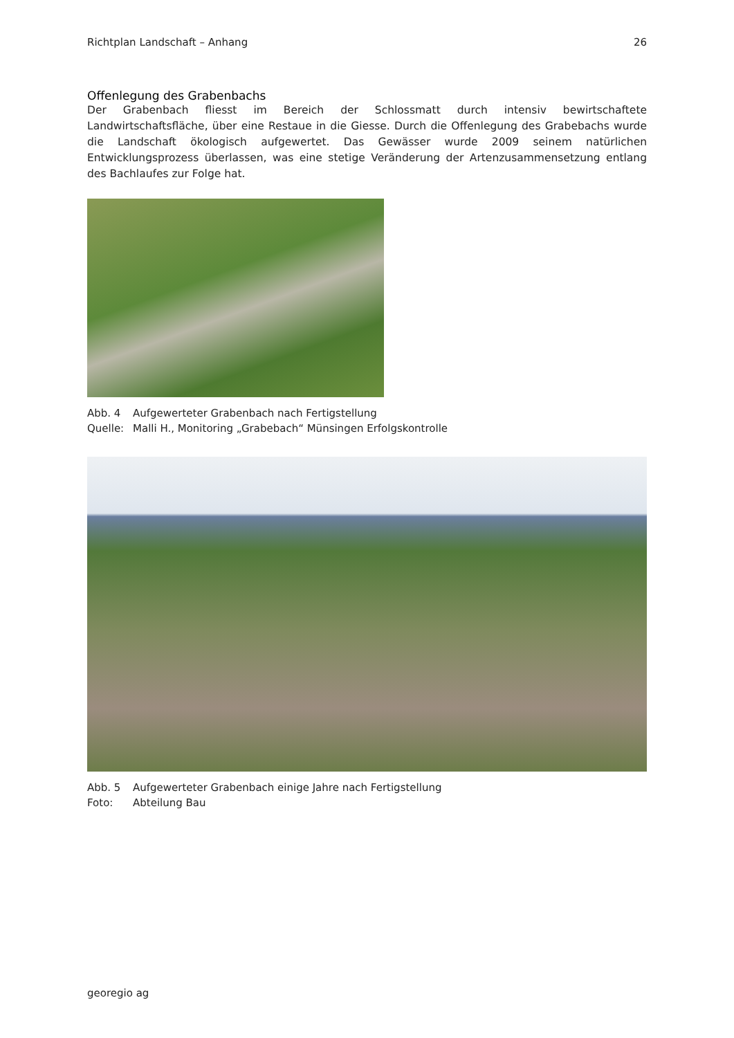Richtplan Landschaft – Anhang 26
Offenlegung des Grabenbachs
Der Grabenbach fliesst im Bereich der Schlossmatt durch intensiv bewirtschaftete Landwirtschaftsfläche, über eine Restaue in die Giesse. Durch die Offenlegung des Grabebachs wurde die Landschaft ökologisch aufgewertet. Das Gewässer wurde 2009 seinem natürlichen Entwicklungsprozess überlassen, was eine stetige Veränderung der Artenzusammensetzung entlang des Bachlaufes zur Folge hat.
Abb. 4 Aufgewerteter Grabenbach nach Fertigstellung
Quelle: Malli H., Monitoring „Grabebach“ Münsingen Erfolgskontrolle
Abb. 5 Aufgewerteter Grabenbach einige Jahre nach Fertigstellung
Foto: Abteilung Bau
georegio ag